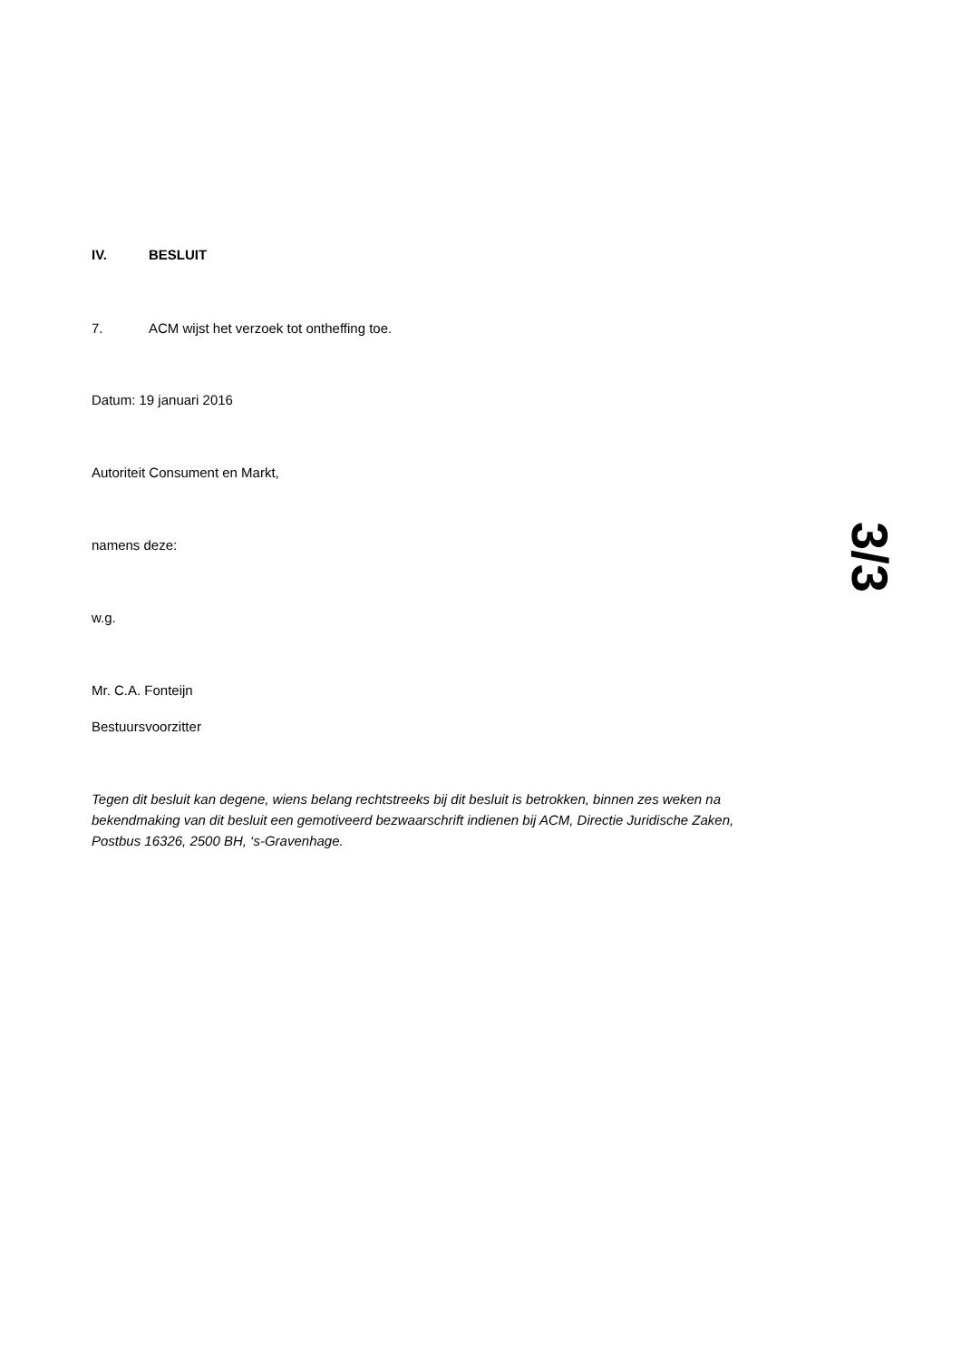IV. BESLUIT
7. ACM wijst het verzoek tot ontheffing toe.
Datum: 19 januari 2016
Autoriteit Consument en Markt,
namens deze:
w.g.
Mr. C.A. Fonteijn
Bestuursvoorzitter
Tegen dit besluit kan degene, wiens belang rechtstreeks bij dit besluit is betrokken, binnen zes weken na bekendmaking van dit besluit een gemotiveerd bezwaarschrift indienen bij ACM, Directie Juridische Zaken, Postbus 16326, 2500 BH, ‘s-Gravenhage.
3/3